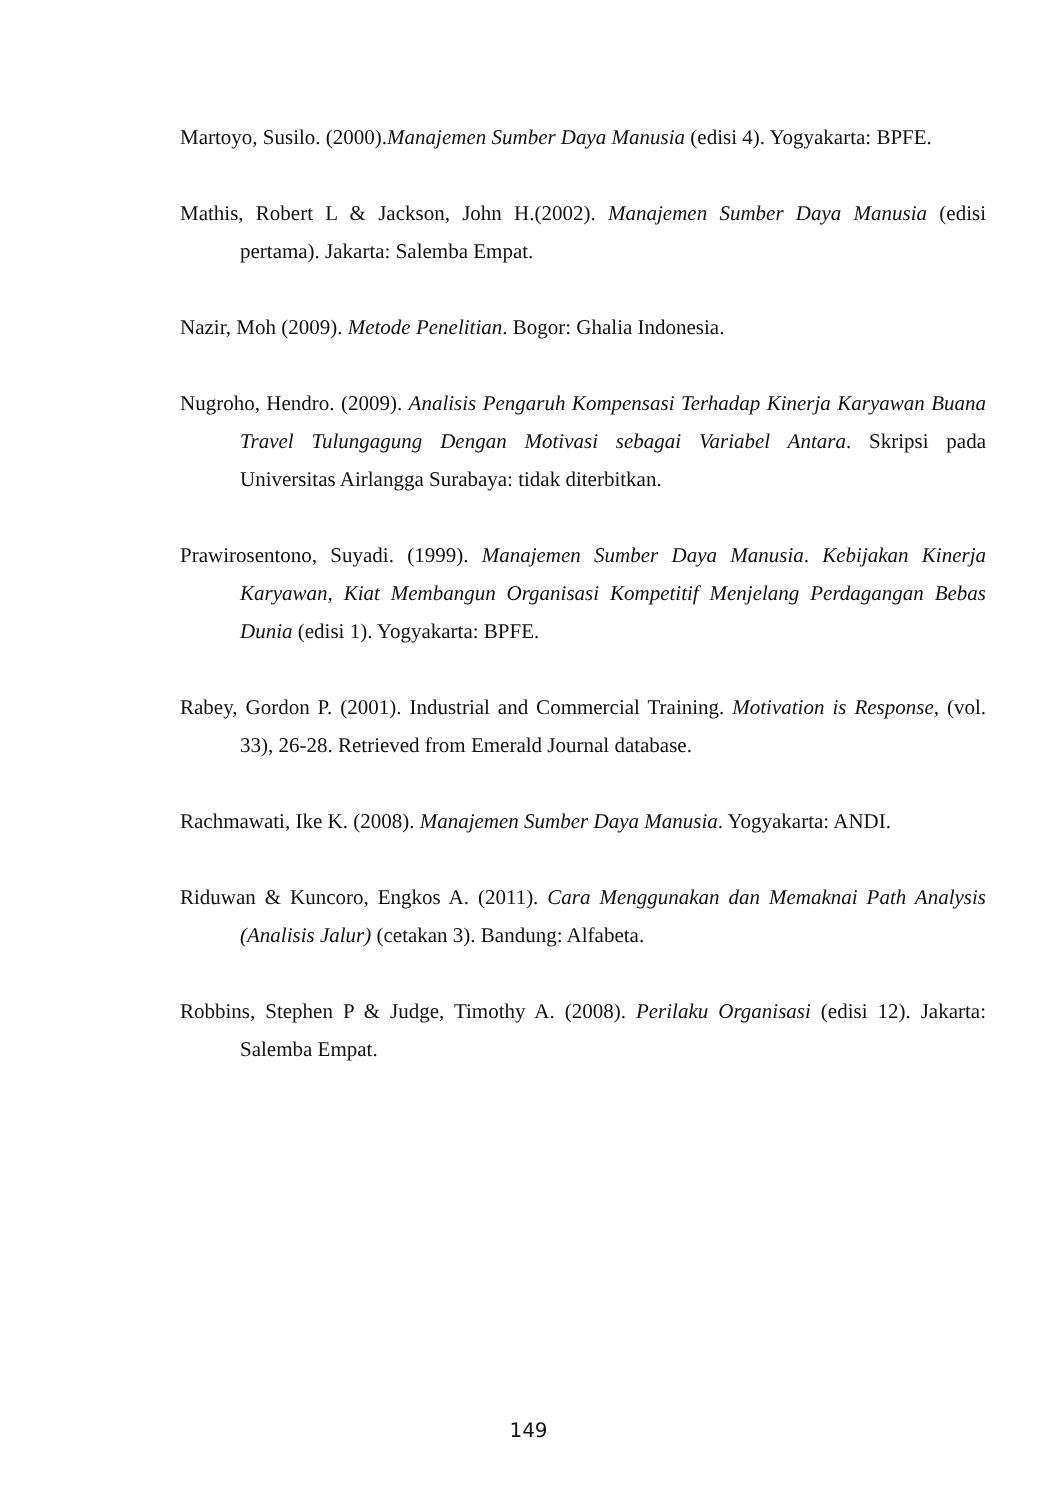Martoyo, Susilo. (2000).Manajemen Sumber Daya Manusia (edisi 4). Yogyakarta: BPFE.
Mathis, Robert L & Jackson, John H.(2002). Manajemen Sumber Daya Manusia (edisi pertama). Jakarta: Salemba Empat.
Nazir, Moh (2009). Metode Penelitian. Bogor: Ghalia Indonesia.
Nugroho, Hendro. (2009). Analisis Pengaruh Kompensasi Terhadap Kinerja Karyawan Buana Travel Tulungagung Dengan Motivasi sebagai Variabel Antara. Skripsi pada Universitas Airlangga Surabaya: tidak diterbitkan.
Prawirosentono, Suyadi. (1999). Manajemen Sumber Daya Manusia. Kebijakan Kinerja Karyawan, Kiat Membangun Organisasi Kompetitif Menjelang Perdagangan Bebas Dunia (edisi 1). Yogyakarta: BPFE.
Rabey, Gordon P. (2001). Industrial and Commercial Training. Motivation is Response, (vol. 33), 26-28. Retrieved from Emerald Journal database.
Rachmawati, Ike K. (2008). Manajemen Sumber Daya Manusia. Yogyakarta: ANDI.
Riduwan & Kuncoro, Engkos A. (2011). Cara Menggunakan dan Memaknai Path Analysis (Analisis Jalur) (cetakan 3). Bandung: Alfabeta.
Robbins, Stephen P & Judge, Timothy A. (2008). Perilaku Organisasi (edisi 12). Jakarta: Salemba Empat.
149